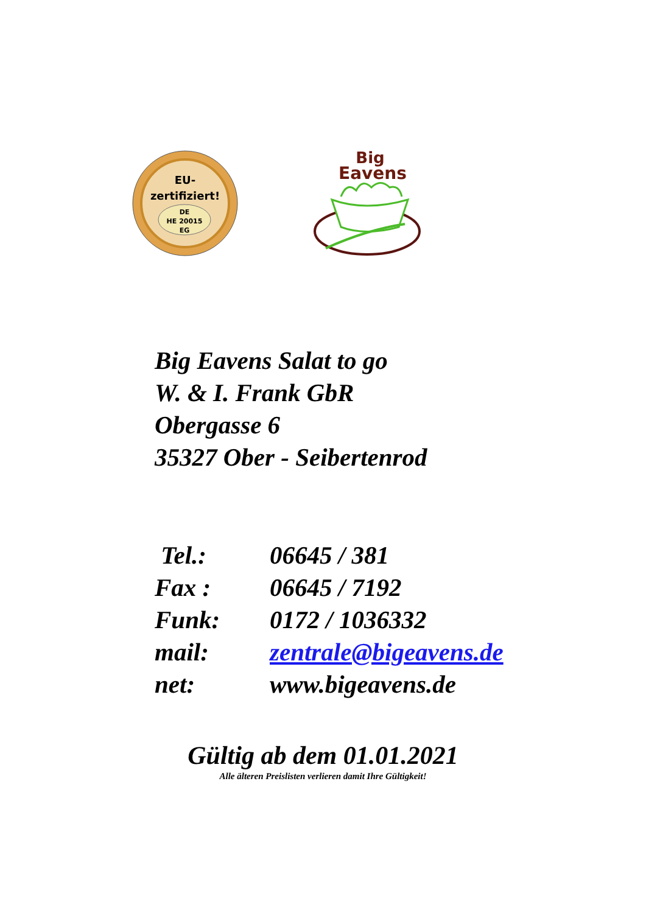EU-
zertifiziert!
DE
HE 20015
EG
Big
Eavens
Big Eavens Salat to go
W. & I. Frank GbR
Obergasse 6
35327 Ober - Seibertenrod
| Tel.: | 06645 / 381 |
| Fax : | 06645 / 7192 |
| Funk: | 0172 / 1036332 |
| mail: | zentrale@bigeavens.de |
| net: | www.bigeavens.de |
Gültig ab dem 01.01.2021
Alle älteren Preislisten verlieren damit Ihre Gültigkeit!